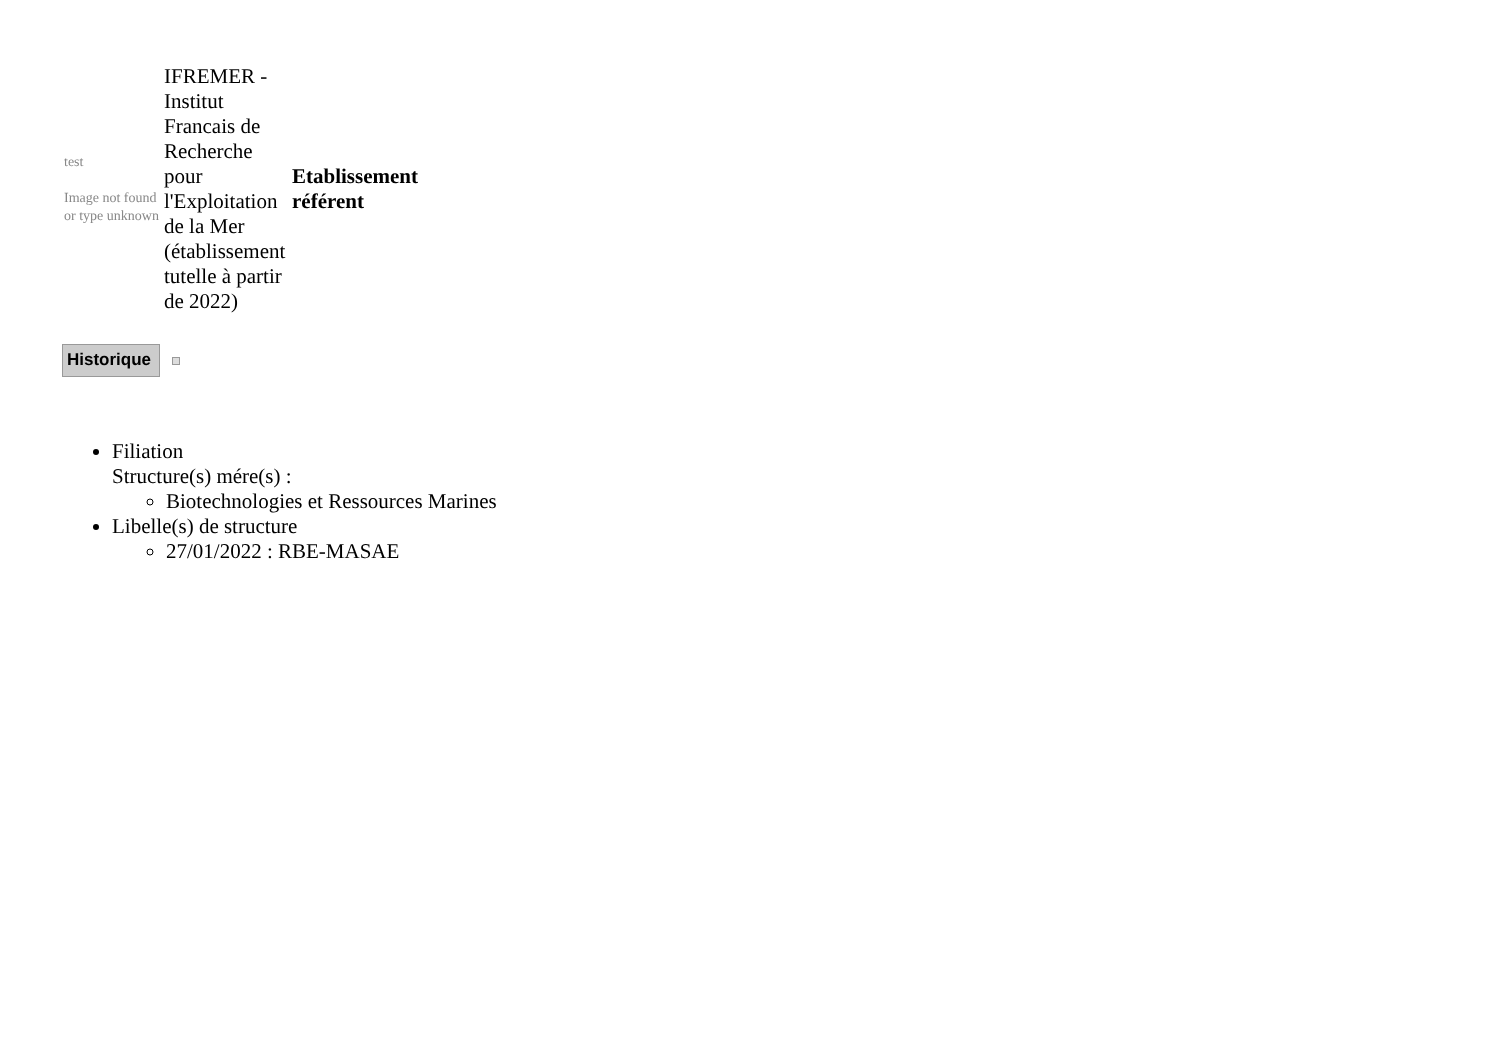| test Image not found or type unknown | IFREMER - Institut Francais de Recherche pour l'Exploitation de la Mer (établissement tutelle à partir de 2022) | Etablissement référent |
Historique
Filiation
Structure(s) mére(s) :
Biotechnologies et Ressources Marines
Libelle(s) de structure
27/01/2022 : RBE-MASAE